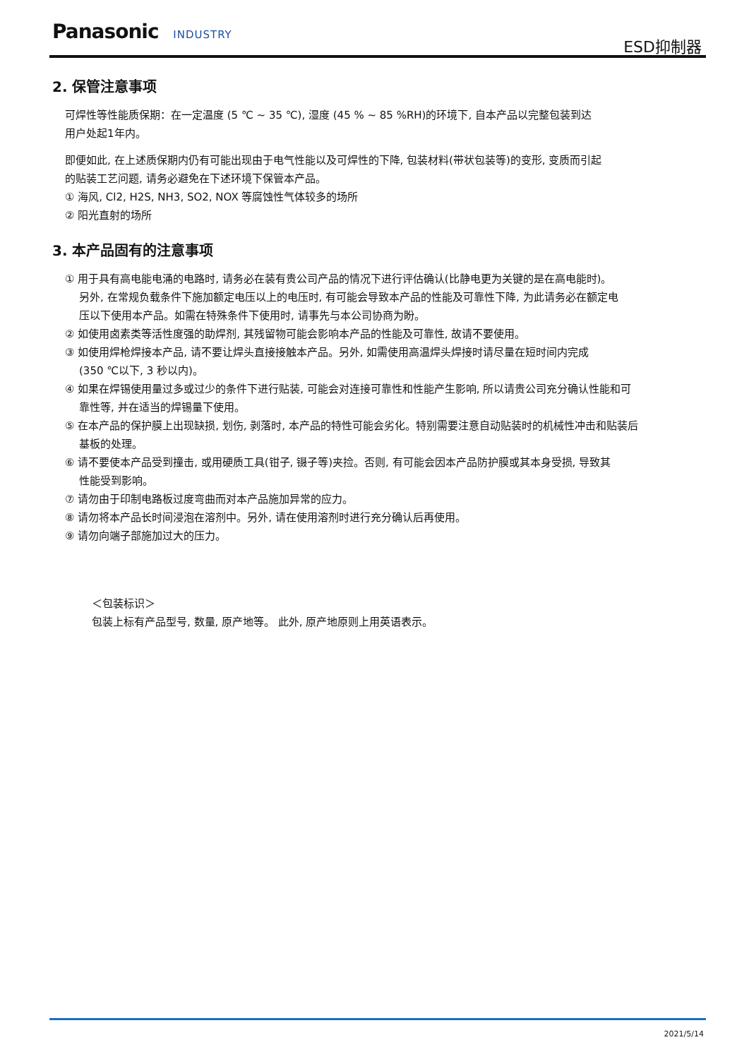Panasonic INDUSTRY ESD抑制器
2. 保管注意事项
可焊性等性能质保期：在一定温度 (5 ℃ ~ 35 ℃), 湿度 (45 % ~ 85 %RH)的环境下, 自本产品以完整包装到达
用户处起1年内。
即便如此, 在上述质保期内仍有可能出现由于电气性能以及可焊性的下降, 包装材料(带状包装等)的变形, 变质而引起
的贴装工艺问题, 请务必避免在下述环境下保管本产品。
① 海风, Cl2, H2S, NH3, SO2, NOX 等腐蚀性气体较多的场所
② 阳光直射的场所
3. 本产品固有的注意事项
① 用于具有高电能电涌的电路时, 请务必在装有贵公司产品的情况下进行评估确认(比静电更为关键的是在高电能时)。
另外, 在常规负载条件下施加额定电压以上的电压时, 有可能会导致本产品的性能及可靠性下降, 为此请务必在额定电
压以下使用本产品。如需在特殊条件下使用时, 请事先与本公司协商为盼。
② 如使用卤素类等活性度强的助焊剂, 其残留物可能会影响本产品的性能及可靠性, 故请不要使用。
③ 如使用焊枪焊接本产品, 请不要让焊头直接接触本产品。另外, 如需使用高温焊头焊接时请尽量在短时间内完成
(350 ℃以下, 3 秒以内)。
④ 如果在焊锡使用量过多或过少的条件下进行贴装, 可能会对连接可靠性和性能产生影响, 所以请贵公司充分确认性能和可
靠性等, 并在适当的焊锡量下使用。
⑤ 在本产品的保护膜上出现缺损, 划伤, 剥落时, 本产品的特性可能会劣化。特别需要注意自动贴装时的机械性冲击和贴装后
基板的处理。
⑥ 请不要使本产品受到撞击, 或用硬质工具(钳子, 镊子等)夹捡。否则, 有可能会因本产品防护膜或其本身受损, 导致其
性能受到影响。
⑦ 请勿由于印制电路板过度弯曲而对本产品施加异常的应力。
⑧ 请勿将本产品长时间浸泡在溶剂中。另外, 请在使用溶剂时进行充分确认后再使用。
⑨ 请勿向端子部施加过大的压力。
＜包装标识＞
包装上标有产品型号, 数量, 原产地等。 此外, 原产地原则上用英语表示。
2021/5/14